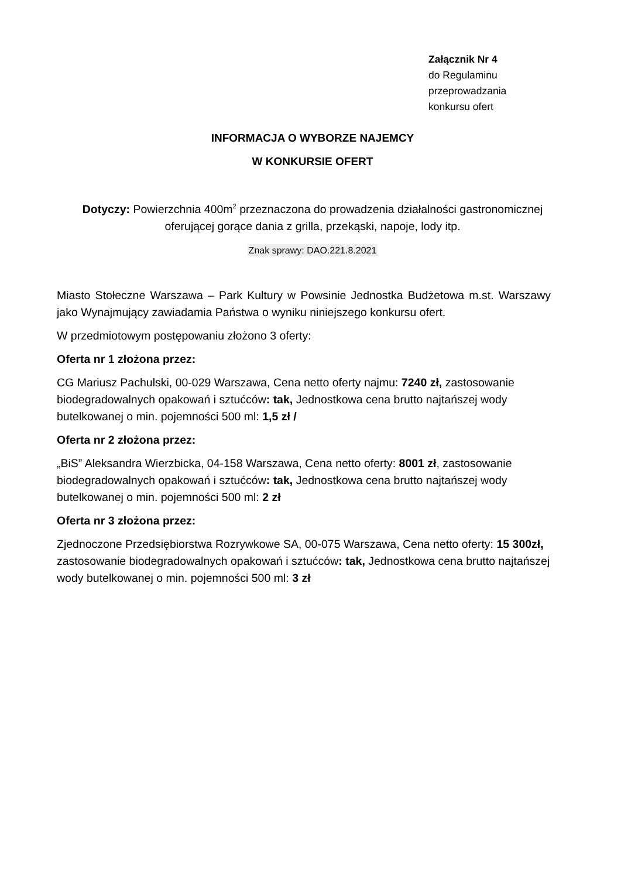Załącznik Nr 4
do Regulaminu
przeprowadzania
konkursu ofert
INFORMACJA O WYBORZE NAJEMCY
W KONKURSIE OFERT
Dotyczy: Powierzchnia 400m<sup>2</sup> przeznaczona do prowadzenia działalności gastronomicznej oferującej gorące dania z grilla, przekąski, napoje, lody itp.
Znak sprawy: DAO.221.8.2021
Miasto Stołeczne Warszawa – Park Kultury w Powsinie Jednostka Budżetowa m.st. Warszawy jako Wynajmujący zawiadamia Państwa o wyniku niniejszego konkursu ofert.
W przedmiotowym postępowaniu złożono 3 oferty:
Oferta nr 1 złożona przez:
CG Mariusz Pachulski, 00-029 Warszawa, Cena netto oferty najmu: 7240 zł, zastosowanie biodegradowalnych opakowań i sztućców: tak, Jednostkowa cena brutto najtańszej wody butelkowanej o min. pojemności 500 ml: 1,5 zł /
Oferta nr 2 złożona przez:
„BiS” Aleksandra Wierzbicka, 04-158 Warszawa, Cena netto oferty: 8001 zł, zastosowanie biodegradowalnych opakowań i sztućców: tak, Jednostkowa cena brutto najtańszej wody butelkowanej o min. pojemności 500 ml: 2 zł
Oferta nr 3 złożona przez:
Zjednoczone Przedsiębiorstwa Rozrywkowe SA, 00-075 Warszawa, Cena netto oferty: 15 300zł, zastosowanie biodegradowalnych opakowań i sztućców: tak, Jednostkowa cena brutto najtańszej wody butelkowanej o min. pojemności 500 ml: 3 zł